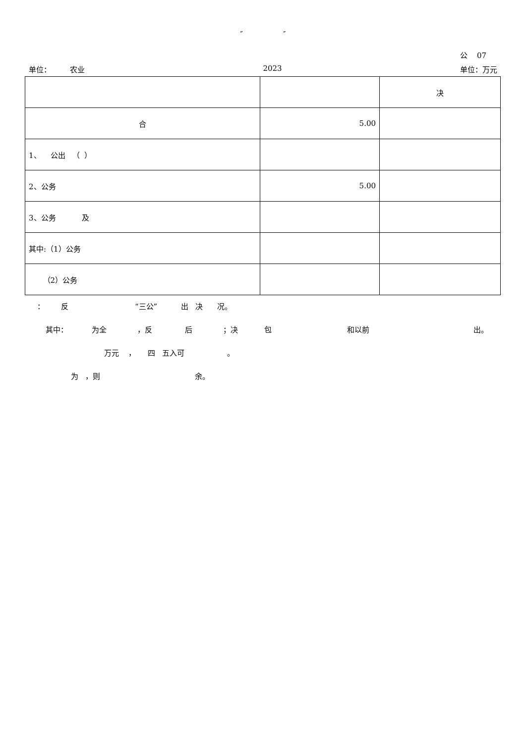″ ″
公 07
单位： 农业 2023 单位：万元
| | | 决 |
| 合 | 5.00 | |
| 1、 公出 （ ） | | |
| 2、公务 | 5.00 | |
| 3、公务 及 | | |
| 其中:（1）公务 | | |
| （2）公务 | | |
： 反 “三公” 出 决 况。
其中： 为全 ，反 后 ；决 包 和以前 出。
万元 ， 四 五入可 。
为 ，则 余。